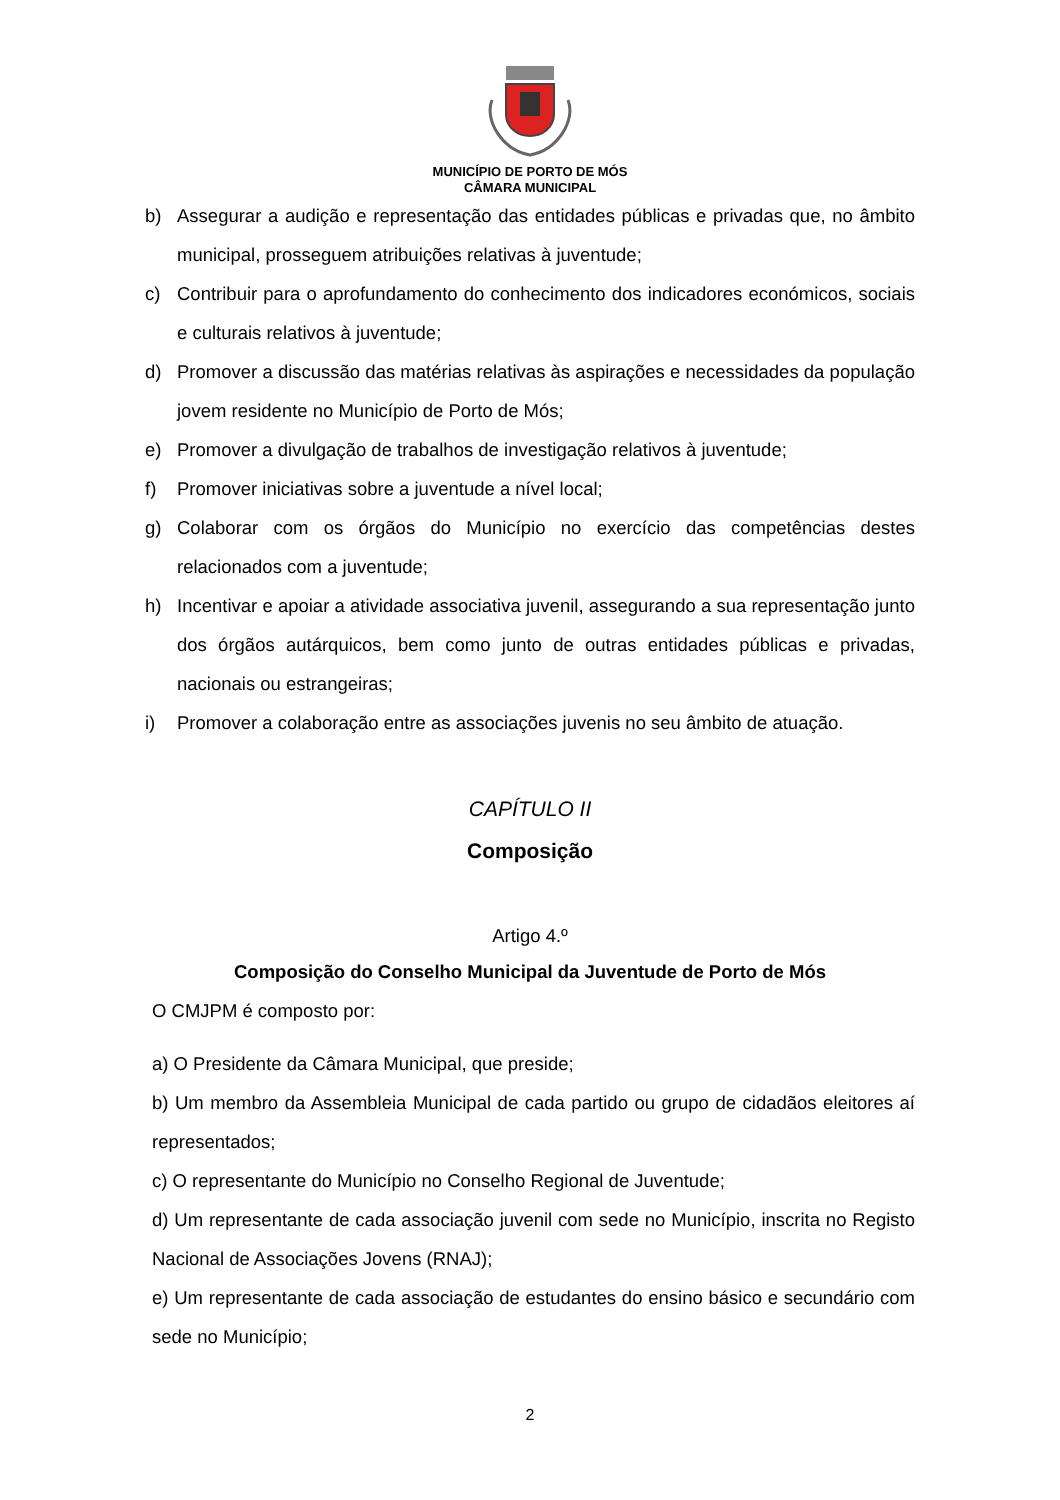MUNICÍPIO DE PORTO DE MÓS
CÂMARA MUNICIPAL
b) Assegurar a audição e representação das entidades públicas e privadas que, no âmbito municipal, prosseguem atribuições relativas à juventude;
c) Contribuir para o aprofundamento do conhecimento dos indicadores económicos, sociais e culturais relativos à juventude;
d) Promover a discussão das matérias relativas às aspirações e necessidades da população jovem residente no Município de Porto de Mós;
e) Promover a divulgação de trabalhos de investigação relativos à juventude;
f) Promover iniciativas sobre a juventude a nível local;
g) Colaborar com os órgãos do Município no exercício das competências destes relacionados com a juventude;
h) Incentivar e apoiar a atividade associativa juvenil, assegurando a sua representação junto dos órgãos autárquicos, bem como junto de outras entidades públicas e privadas, nacionais ou estrangeiras;
i) Promover a colaboração entre as associações juvenis no seu âmbito de atuação.
CAPÍTULO II
Composição
Artigo 4.º
Composição do Conselho Municipal da Juventude de Porto de Mós
O CMJPM é composto por:
a) O Presidente da Câmara Municipal, que preside;
b) Um membro da Assembleia Municipal de cada partido ou grupo de cidadãos eleitores aí representados;
c) O representante do Município no Conselho Regional de Juventude;
d) Um representante de cada associação juvenil com sede no Município, inscrita no Registo Nacional de Associações Jovens (RNAJ);
e) Um representante de cada associação de estudantes do ensino básico e secundário com sede no Município;
2